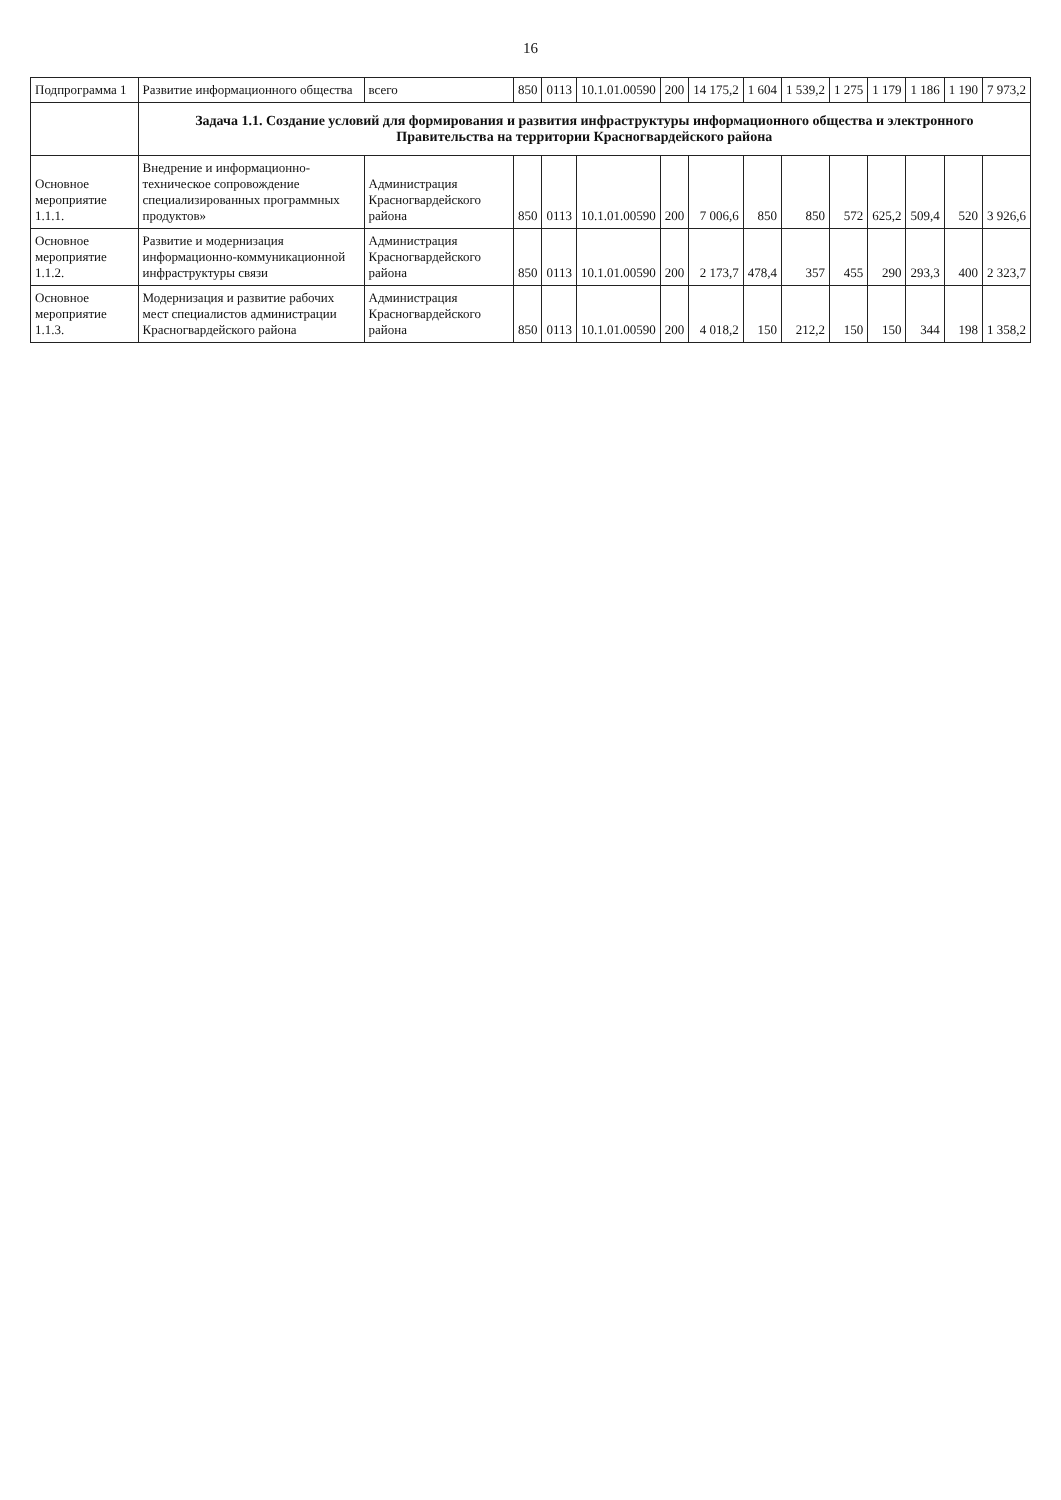16
| Подпрограмма 1 | Развитие информационного общества | всего | 850 | 0113 | 10.1.01.00590 | 200 | 14 175,2 | 1 604 | 1 539,2 | 1 275 | 1 179 | 1 186 | 1 190 | 7 973,2 |
| | Задача 1.1. Создание условий для формирования и развития инфраструктуры информационного общества и электронного Правительства на территории Красногвардейского района | | | | | | | | | | | | | |
| Основное мероприятие 1.1.1. | Внедрение и информационно-техническое сопровождение специализированных программных продуктов» | Администрация Красногвардейского района | 850 | 0113 | 10.1.01.00590 | 200 | 7 006,6 | 850 | 850 | 572 | 625,2 | 509,4 | 520 | 3 926,6 |
| Основное мероприятие 1.1.2. | Развитие и модернизация информационно-коммуникационной инфраструктуры связи | Администрация Красногвардейского района | 850 | 0113 | 10.1.01.00590 | 200 | 2 173,7 | 478,4 | 357 | 455 | 290 | 293,3 | 400 | 2 323,7 |
| Основное мероприятие 1.1.3. | Модернизация и развитие рабочих мест специалистов администрации Красногвардейского района | Администрация Красногвардейского района | 850 | 0113 | 10.1.01.00590 | 200 | 4 018,2 | 150 | 212,2 | 150 | 150 | 344 | 198 | 1 358,2 |